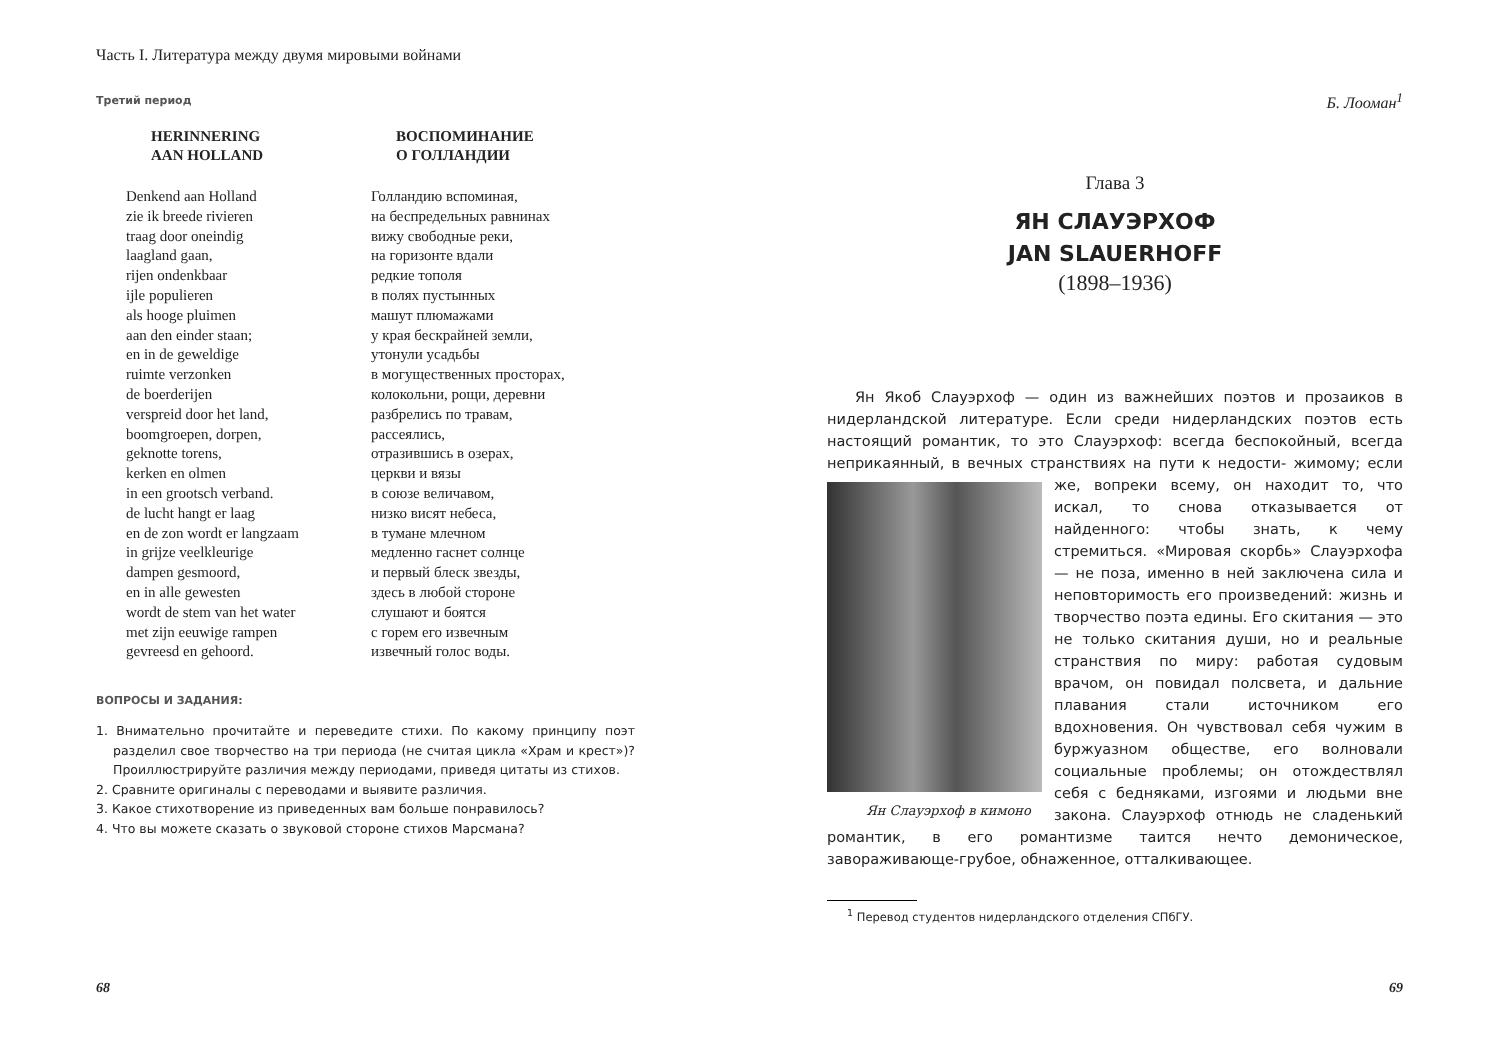Часть I. Литература между двумя мировыми войнами
Третий период
HERINNERING
AAN HOLLAND
Denkend aan Holland
zie ik breede rivieren
traag door oneindig
laagland gaan,
rijen ondenkbaar
ijle populieren
als hooge pluimen
aan den einder staan;
en in de geweldige
ruimte verzonken
de boerderijen
verspreid door het land,
boomgroepen, dorpen,
geknotte torens,
kerken en olmen
in een grootsch verband.
de lucht hangt er laag
en de zon wordt er langzaam
in grijze veelkleurige
dampen gesmoord,
en in alle gewesten
wordt de stem van het water
met zijn eeuwige rampen
gevreesd en gehoord.
ВОСПОМИНАНИЕ
О ГОЛЛАНДИИ
Голландию вспоминая,
на беспредельных равнинах
вижу свободные реки,
на горизонте вдали
редкие тополя
в полях пустынных
машут плюмажами
у края бескрайней земли,
утонули усадьбы
в могущественных просторах,
колокольни, рощи, деревни
разбрелись по травам,
рассеялись,
отразившись в озерах,
церкви и вязы
в союзе величавом,
низко висят небеса,
в тумане млечном
медленно гаснет солнце
и первый блеск звезды,
здесь в любой стороне
слушают и боятся
с горем его извечным
извечный голос воды.
ВОПРОСЫ И ЗАДАНИЯ:
1. Внимательно прочитайте и переведите стихи. По какому принципу поэт разделил свое творчество на три периода (не считая цикла «Храм и крест»)? Проиллюстрируйте различия между периодами, приведя цитаты из стихов.
2. Сравните оригиналы с переводами и выявите различия.
3. Какое стихотворение из приведенных вам больше понравилось?
4. Что вы можете сказать о звуковой стороне стихов Марсмана?
68
Б. Лооман<sup>1</sup>
Глава 3
ЯН СЛАУЭРХОФ
JAN SLAUERHOFF
(1898–1936)
Ян Якоб Слауэрхоф — один из важнейших поэтов и прозаиков в нидерландской литературе. Если среди нидерландских поэтов есть настоящий романтик, то это Слауэрхоф: всегда беспокойный, всегда неприкаянный, в вечных странствиях на пути к недости- Ян Слауэрхоф в кимоно жимому; если же, вопреки всему, он находит то, что искал, то снова отказывается от найденного: чтобы знать, к чему стремиться. «Мировая скорбь» Слауэрхофа — не поза, именно в ней заключена сила и неповторимость его произведений: жизнь и творчество поэта едины. Его скитания — это не только скитания души, но и реальные странствия по миру: работая судовым врачом, он повидал полсвета, и дальние плавания стали источником его вдохновения. Он чувствовал себя чужим в буржуазном обществе, его волновали социальные проблемы; он отождествлял себя с бедняками, изгоями и людьми вне закона. Слауэрхоф отнюдь не сладенький романтик, в его романтизме таится нечто демоническое, завораживающе-грубое, обнаженное, отталкивающее.
<sup>1</sup> Перевод студентов нидерландского отделения СПбГУ.
69